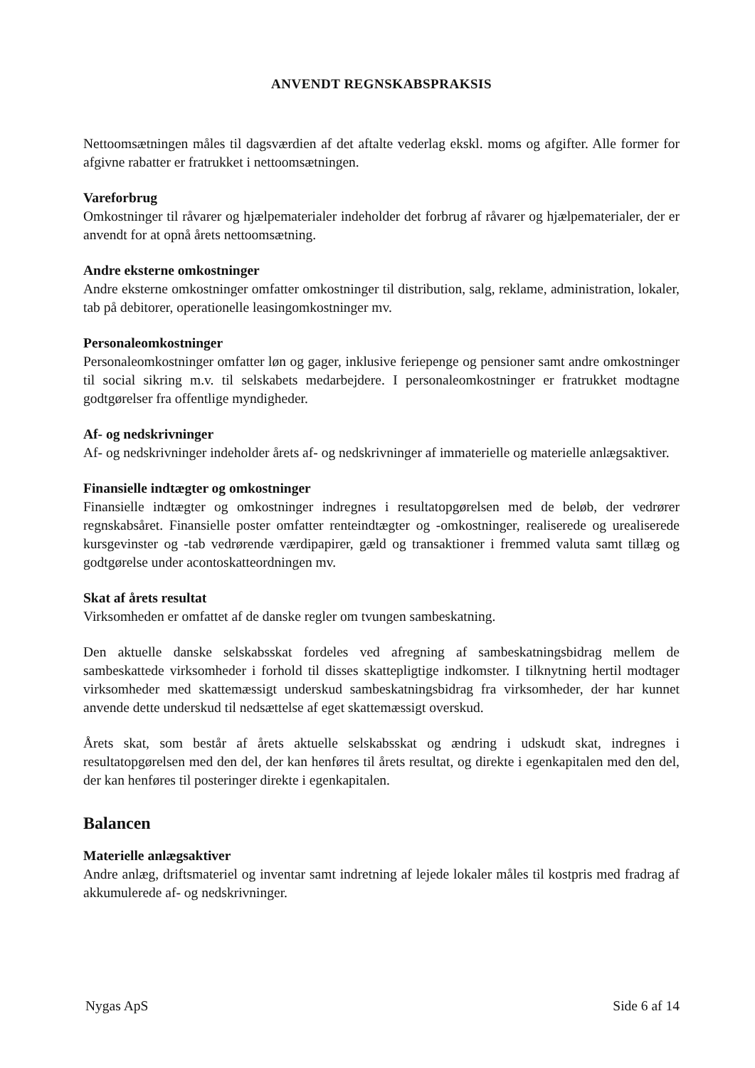ANVENDT REGNSKABSPRAKSIS
Nettoomsætningen måles til dagsværdien af det aftalte vederlag ekskl. moms og afgifter. Alle former for afgivne rabatter er fratrukket i nettoomsætningen.
Vareforbrug
Omkostninger til råvarer og hjælpematerialer indeholder det forbrug af råvarer og hjælpematerialer, der er anvendt for at opnå årets nettoomsætning.
Andre eksterne omkostninger
Andre eksterne omkostninger omfatter omkostninger til distribution, salg, reklame, administration, lokaler, tab på debitorer, operationelle leasingomkostninger mv.
Personaleomkostninger
Personaleomkostninger omfatter løn og gager, inklusive feriepenge og pensioner samt andre omkostninger til social sikring m.v. til selskabets medarbejdere. I personaleomkostninger er fratrukket modtagne godtgørelser fra offentlige myndigheder.
Af- og nedskrivninger
Af- og nedskrivninger indeholder årets af- og nedskrivninger af immaterielle og materielle anlægsaktiver.
Finansielle indtægter og omkostninger
Finansielle indtægter og omkostninger indregnes i resultatopgørelsen med de beløb, der vedrører regnskabsåret. Finansielle poster omfatter renteindtægter og -omkostninger, realiserede og urealiserede kursgevinster og -tab vedrørende værdipapirer, gæld og transaktioner i fremmed valuta samt tillæg og godtgørelse under acontoskatteordningen mv.
Skat af årets resultat
Virksomheden er omfattet af de danske regler om tvungen sambeskatning.
Den aktuelle danske selskabsskat fordeles ved afregning af sambeskatningsbidrag mellem de sambeskattede virksomheder i forhold til disses skattepligtige indkomster. I tilknytning hertil modtager virksomheder med skattemæssigt underskud sambeskatningsbidrag fra virksomheder, der har kunnet anvende dette underskud til nedsættelse af eget skattemæssigt overskud.
Årets skat, som består af årets aktuelle selskabsskat og ændring i udskudt skat, indregnes i resultatopgørelsen med den del, der kan henføres til årets resultat, og direkte i egenkapitalen med den del, der kan henføres til posteringer direkte i egenkapitalen.
Balancen
Materielle anlægsaktiver
Andre anlæg, driftsmateriel og inventar samt indretning af lejede lokaler måles til kostpris med fradrag af akkumulerede af- og nedskrivninger.
Nygas ApS Side 6 af 14